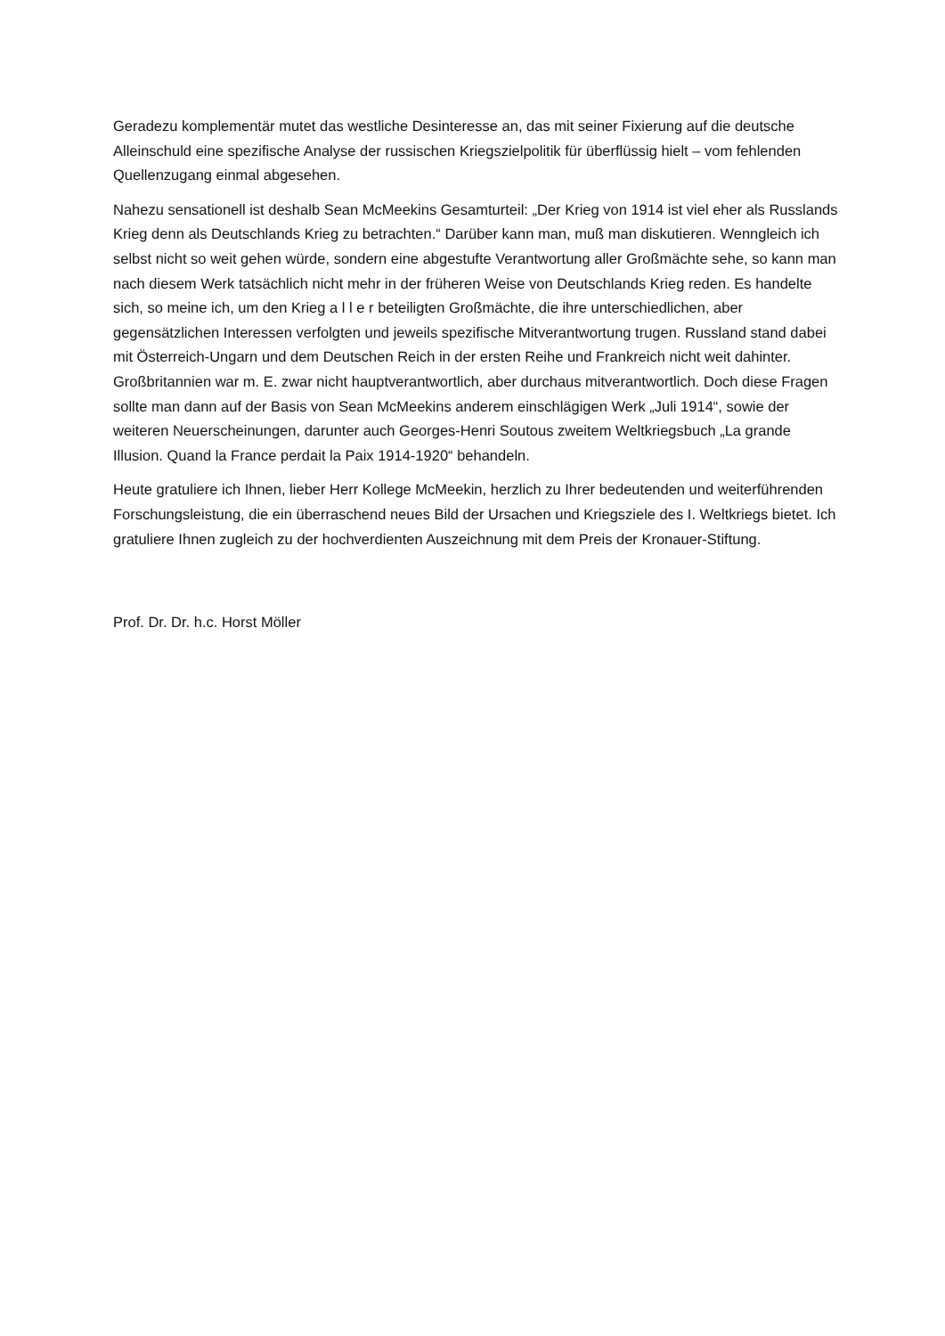Geradezu komplementär mutet das westliche Desinteresse an, das mit seiner Fixierung auf die deutsche Alleinschuld eine spezifische Analyse der russischen Kriegszielpolitik für überflüssig hielt – vom fehlenden Quellenzugang einmal abgesehen.
Nahezu sensationell ist deshalb Sean McMeekins Gesamturteil: „Der Krieg von 1914 ist viel eher als Russlands Krieg denn als Deutschlands Krieg zu betrachten.“ Darüber kann man, muß man diskutieren. Wenngleich ich selbst nicht so weit gehen würde, sondern eine abgestufte Verantwortung aller Großmächte sehe, so kann man nach diesem Werk tatsächlich nicht mehr in der früheren Weise von Deutschlands Krieg reden. Es handelte sich, so meine ich, um den Krieg a l l e r beteiligten Großmächte, die ihre unterschiedlichen, aber gegensätzlichen Interessen verfolgten und jeweils spezifische Mitverantwortung trugen. Russland stand dabei mit Österreich-Ungarn und dem Deutschen Reich in der ersten Reihe und Frankreich nicht weit dahinter. Großbritannien war m. E. zwar nicht hauptverantwortlich, aber durchaus mitverantwortlich. Doch diese Fragen sollte man dann auf der Basis von Sean McMeekins anderem einschlägigen Werk „Juli 1914“, sowie der weiteren Neuerscheinungen, darunter auch Georges-Henri Soutous zweitem Weltkriegsbuch „La grande Illusion. Quand la France perdait la Paix 1914-1920“ behandeln.
Heute gratuliere ich Ihnen, lieber Herr Kollege McMeekin, herzlich zu Ihrer bedeutenden und weiterführenden Forschungsleistung, die ein überraschend neues Bild der Ursachen und Kriegsziele des I. Weltkriegs bietet. Ich gratuliere Ihnen zugleich zu der hochverdienten Auszeichnung mit dem Preis der Kronauer-Stiftung.
Prof. Dr. Dr. h.c. Horst Möller